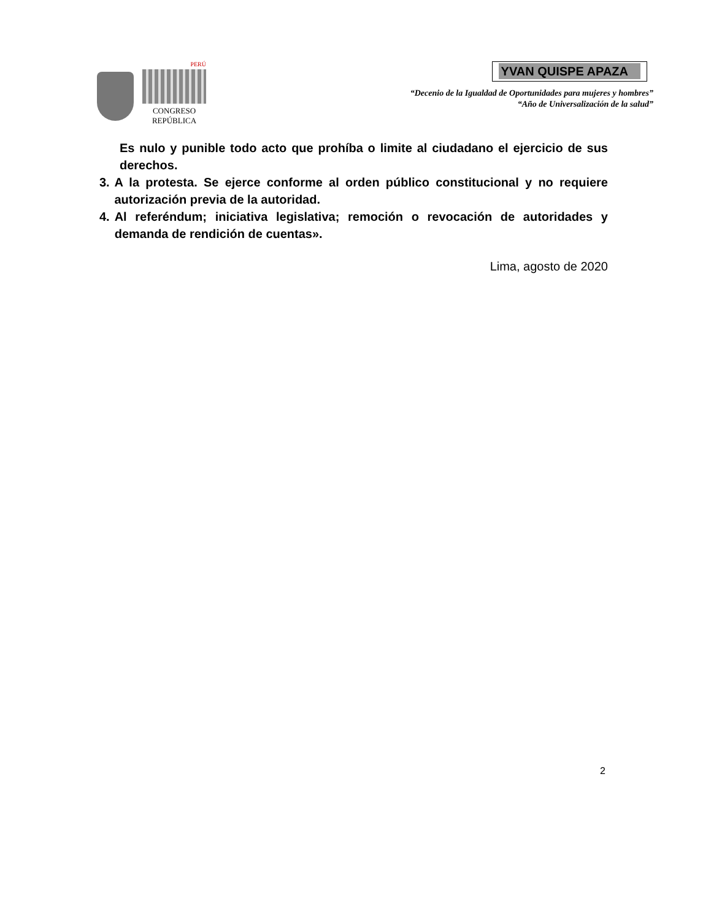PERÚ
CONGRESO
REPÚBLICA
YVAN QUISPE APAZA
“Decenio de la Igualdad de Oportunidades para mujeres y hombres”
“Año de Universalización de la salud”
Es nulo y punible todo acto que prohíba o limite al ciudadano el ejercicio de sus derechos.
3. A la protesta. Se ejerce conforme al orden público constitucional y no requiere autorización previa de la autoridad.
4. Al referéndum; iniciativa legislativa; remoción o revocación de autoridades y demanda de rendición de cuentas».
Lima, agosto de 2020
2